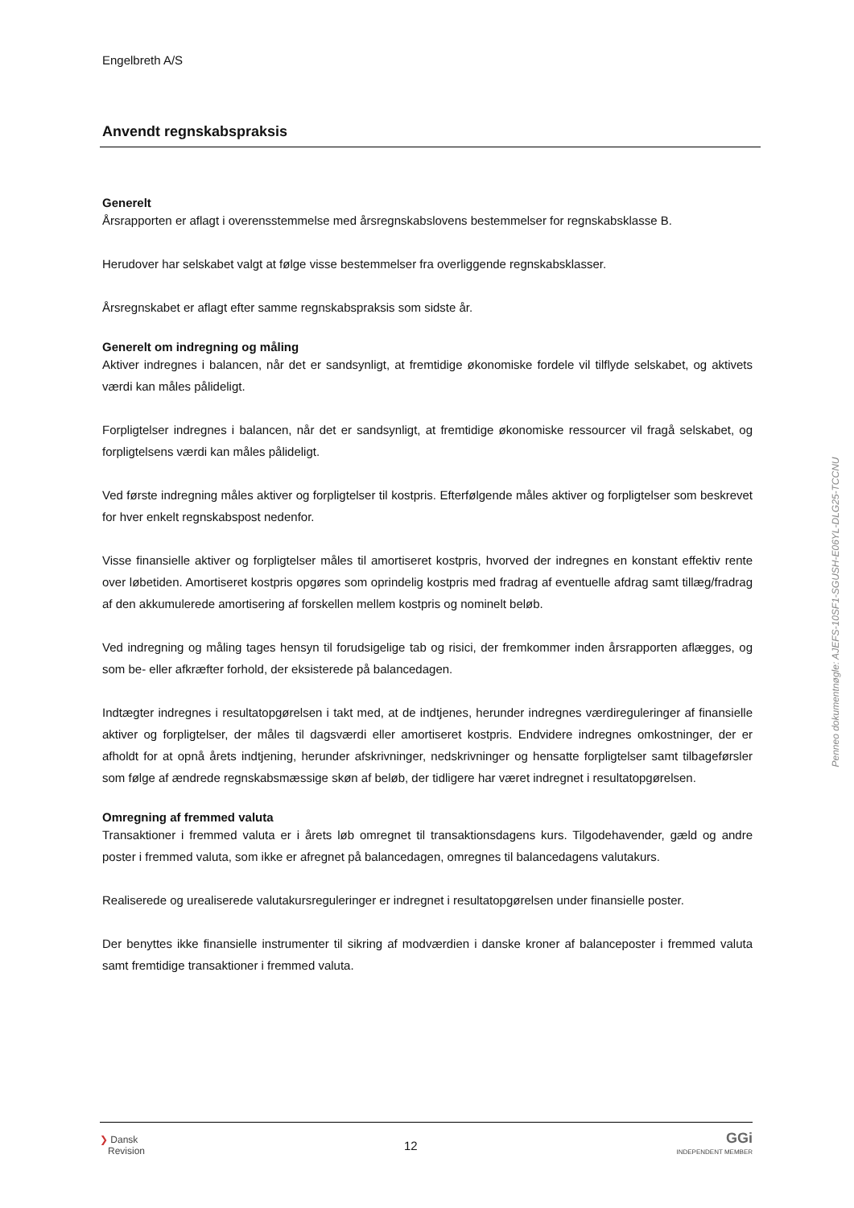Engelbreth A/S
Anvendt regnskabspraksis
Generelt
Årsrapporten er aflagt i overensstemmelse med årsregnskabslovens bestemmelser for regnskabsklasse B.
Herudover har selskabet valgt at følge visse bestemmelser fra overliggende regnskabsklasser.
Årsregnskabet er aflagt efter samme regnskabspraksis som sidste år.
Generelt om indregning og måling
Aktiver indregnes i balancen, når det er sandsynligt, at fremtidige økonomiske fordele vil tilflyde selskabet, og aktivets værdi kan måles pålideligt.
Forpligtelser indregnes i balancen, når det er sandsynligt, at fremtidige økonomiske ressourcer vil fragå selskabet, og forpligtelsens værdi kan måles pålideligt.
Ved første indregning måles aktiver og forpligtelser til kostpris. Efterfølgende måles aktiver og forpligtelser som beskrevet for hver enkelt regnskabspost nedenfor.
Visse finansielle aktiver og forpligtelser måles til amortiseret kostpris, hvorved der indregnes en konstant effektiv rente over løbetiden. Amortiseret kostpris opgøres som oprindelig kostpris med fradrag af eventuelle afdrag samt tillæg/fradrag af den akkumulerede amortisering af forskellen mellem kostpris og nominelt beløb.
Ved indregning og måling tages hensyn til forudsigelige tab og risici, der fremkommer inden årsrapporten aflægges, og som be- eller afkræfter forhold, der eksisterede på balancedagen.
Indtægter indregnes i resultatopgørelsen i takt med, at de indtjenes, herunder indregnes værdireguleringer af finansielle aktiver og forpligtelser, der måles til dagsværdi eller amortiseret kostpris. Endvidere indregnes omkostninger, der er afholdt for at opnå årets indtjening, herunder afskrivninger, nedskrivninger og hensatte forpligtelser samt tilbageførsler som følge af ændrede regnskabsmæssige skøn af beløb, der tidligere har været indregnet i resultatopgørelsen.
Omregning af fremmed valuta
Transaktioner i fremmed valuta er i årets løb omregnet til transaktionsdagens kurs. Tilgodehavender, gæld og andre poster i fremmed valuta, som ikke er afregnet på balancedagen, omregnes til balancedagens valutakurs.
Realiserede og urealiserede valutakursreguleringer er indregnet i resultatopgørelsen under finansielle poster.
Der benyttes ikke finansielle instrumenter til sikring af modværdien i danske kroner af balanceposter i fremmed valuta samt fremtidige transaktioner i fremmed valuta.
Penneo dokumentnøgle: AJEFS-10SF1-SGUSH-E06YL-DLG25-TCCNU
❯ Dansk
Revision
12
GGi
INDEPENDENT MEMBER